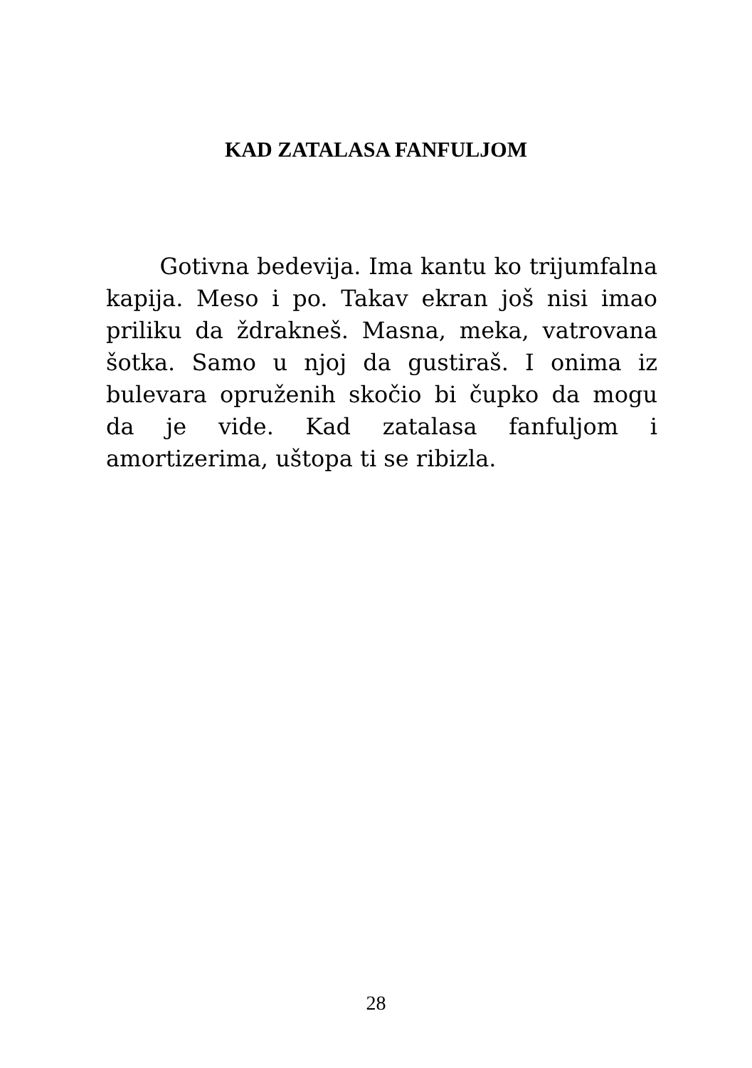KAD ZATALASA FANFULJOM
Gotivna bedevija. Ima kantu ko trijum­falna kapija. Meso i po. Takav ekran još nisi imao priliku da ždrakneš. Masna, meka, va­trovana šotka. Samo u njoj da gustiraš. I onima iz bulevara opruženih skočio bi čup­ko da mogu da je vide. Kad zatalasa fanfu­ljom i amortizerima, uštopa ti se ribizla.
28